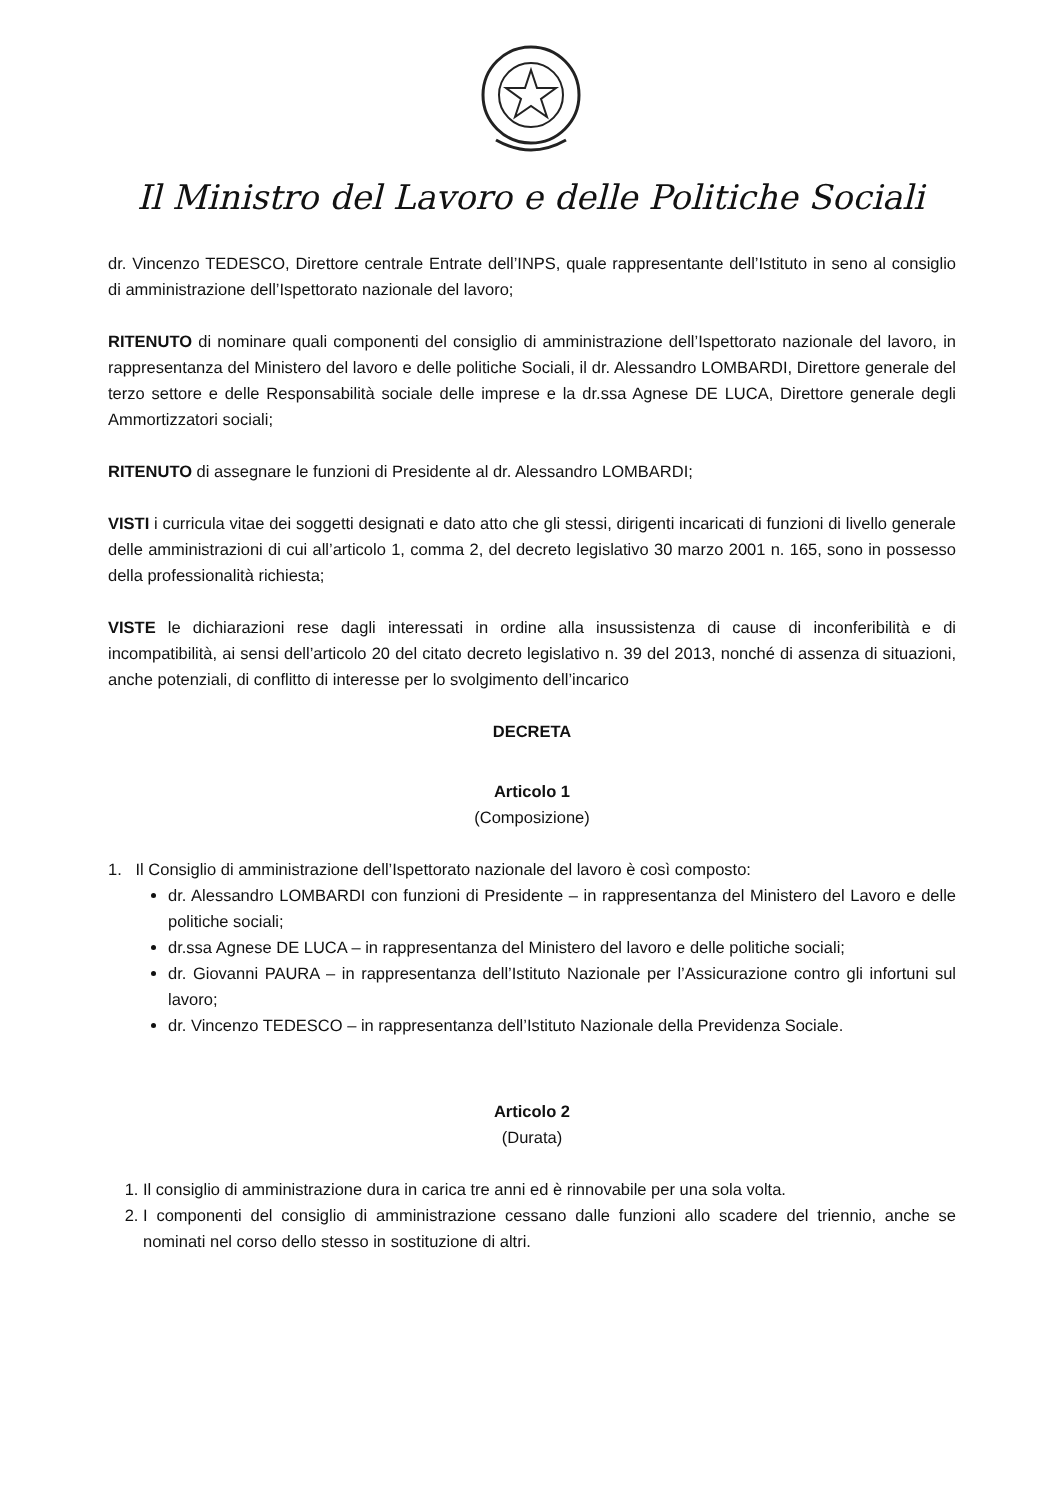Il Ministro del Lavoro e delle Politiche Sociali
dr. Vincenzo TEDESCO, Direttore centrale Entrate dell’INPS, quale rappresentante dell’Istituto in seno al consiglio di amministrazione dell’Ispettorato nazionale del lavoro;
RITENUTO di nominare quali componenti del consiglio di amministrazione dell’Ispettorato nazionale del lavoro, in rappresentanza del Ministero del lavoro e delle politiche Sociali, il dr. Alessandro LOMBARDI, Direttore generale del terzo settore e delle Responsabilità sociale delle imprese e la dr.ssa Agnese DE LUCA, Direttore generale degli Ammortizzatori sociali;
RITENUTO di assegnare le funzioni di Presidente al dr. Alessandro LOMBARDI;
VISTI i curricula vitae dei soggetti designati e dato atto che gli stessi, dirigenti incaricati di funzioni di livello generale delle amministrazioni di cui all’articolo 1, comma 2, del decreto legislativo 30 marzo 2001 n. 165, sono in possesso della professionalità richiesta;
VISTE le dichiarazioni rese dagli interessati in ordine alla insussistenza di cause di inconferibilità e di incompatibilità, ai sensi dell’articolo 20 del citato decreto legislativo n. 39 del 2013, nonché di assenza di situazioni, anche potenziali, di conflitto di interesse per lo svolgimento dell’incarico
DECRETA
Articolo 1
(Composizione)
1. Il Consiglio di amministrazione dell’Ispettorato nazionale del lavoro è così composto:
dr. Alessandro LOMBARDI con funzioni di Presidente – in rappresentanza del Ministero del Lavoro e delle politiche sociali;
dr.ssa Agnese DE LUCA – in rappresentanza del Ministero del lavoro e delle politiche sociali;
dr. Giovanni PAURA – in rappresentanza dell’Istituto Nazionale per l’Assicurazione contro gli infortuni sul lavoro;
dr. Vincenzo TEDESCO – in rappresentanza dell’Istituto Nazionale della Previdenza Sociale.
Articolo 2
(Durata)
1. Il consiglio di amministrazione dura in carica tre anni ed è rinnovabile per una sola volta.
2. I componenti del consiglio di amministrazione cessano dalle funzioni allo scadere del triennio, anche se nominati nel corso dello stesso in sostituzione di altri.